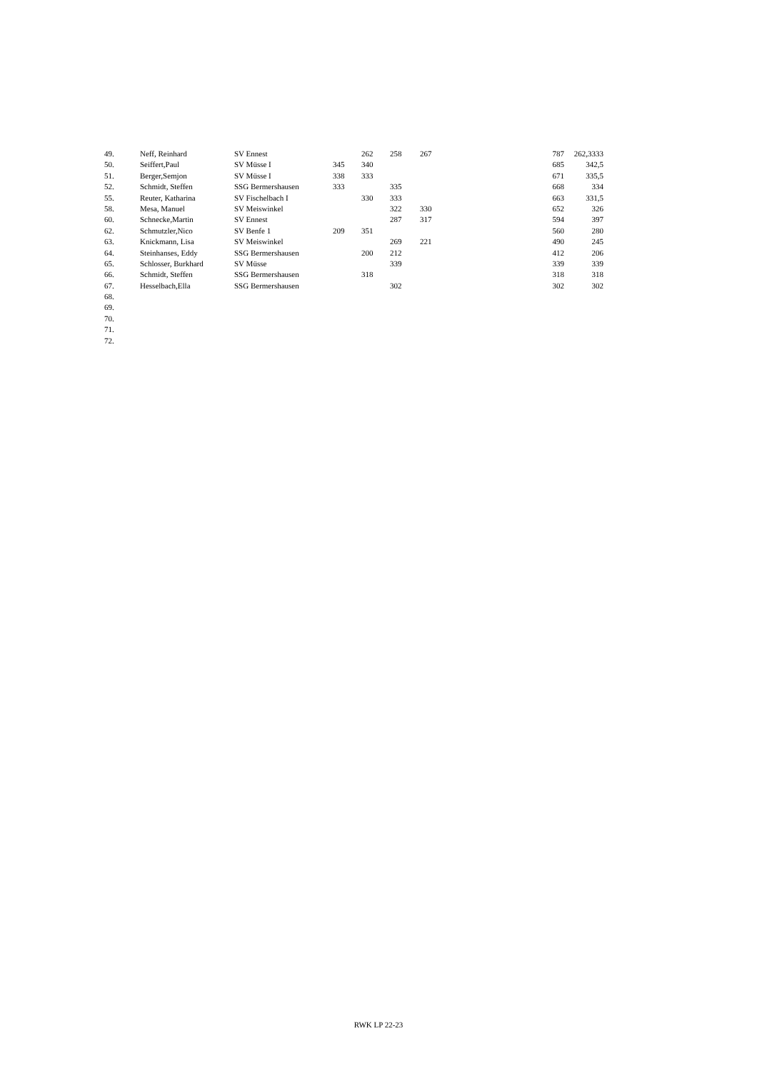| 49. | Neff, Reinhard | SV Ennest | | 262 | 258 | 267 | 787 | 262,3333 |
| 50. | Seiffert,Paul | SV Müsse I | 345 | 340 | | | 685 | 342,5 |
| 51. | Berger,Semjon | SV Müsse I | 338 | 333 | | | 671 | 335,5 |
| 52. | Schmidt, Steffen | SSG Bermershausen | 333 | | 335 | | 668 | 334 |
| 55. | Reuter, Katharina | SV Fischelbach I | | 330 | 333 | | 663 | 331,5 |
| 58. | Mesa, Manuel | SV Meiswinkel | | | 322 | 330 | 652 | 326 |
| 60. | Schnecke,Martin | SV Ennest | | | 287 | 317 | 594 | 397 |
| 62. | Schmutzler,Nico | SV Benfe 1 | 209 | 351 | | | 560 | 280 |
| 63. | Knickmann, Lisa | SV Meiswinkel | | | 269 | 221 | 490 | 245 |
| 64. | Steinhanses, Eddy | SSG Bermershausen | | 200 | 212 | | 412 | 206 |
| 65. | Schlosser, Burkhard | SV Müsse | | | 339 | | 339 | 339 |
| 66. | Schmidt, Steffen | SSG Bermershausen | | 318 | | | 318 | 318 |
| 67. | Hesselbach,Ella | SSG Bermershausen | | | 302 | | 302 | 302 |
| 68. | | | | | | | | |
| 69. | | | | | | | | |
| 70. | | | | | | | | |
| 71. | | | | | | | | |
| 72. | | | | | | | | |
RWK LP 22-23